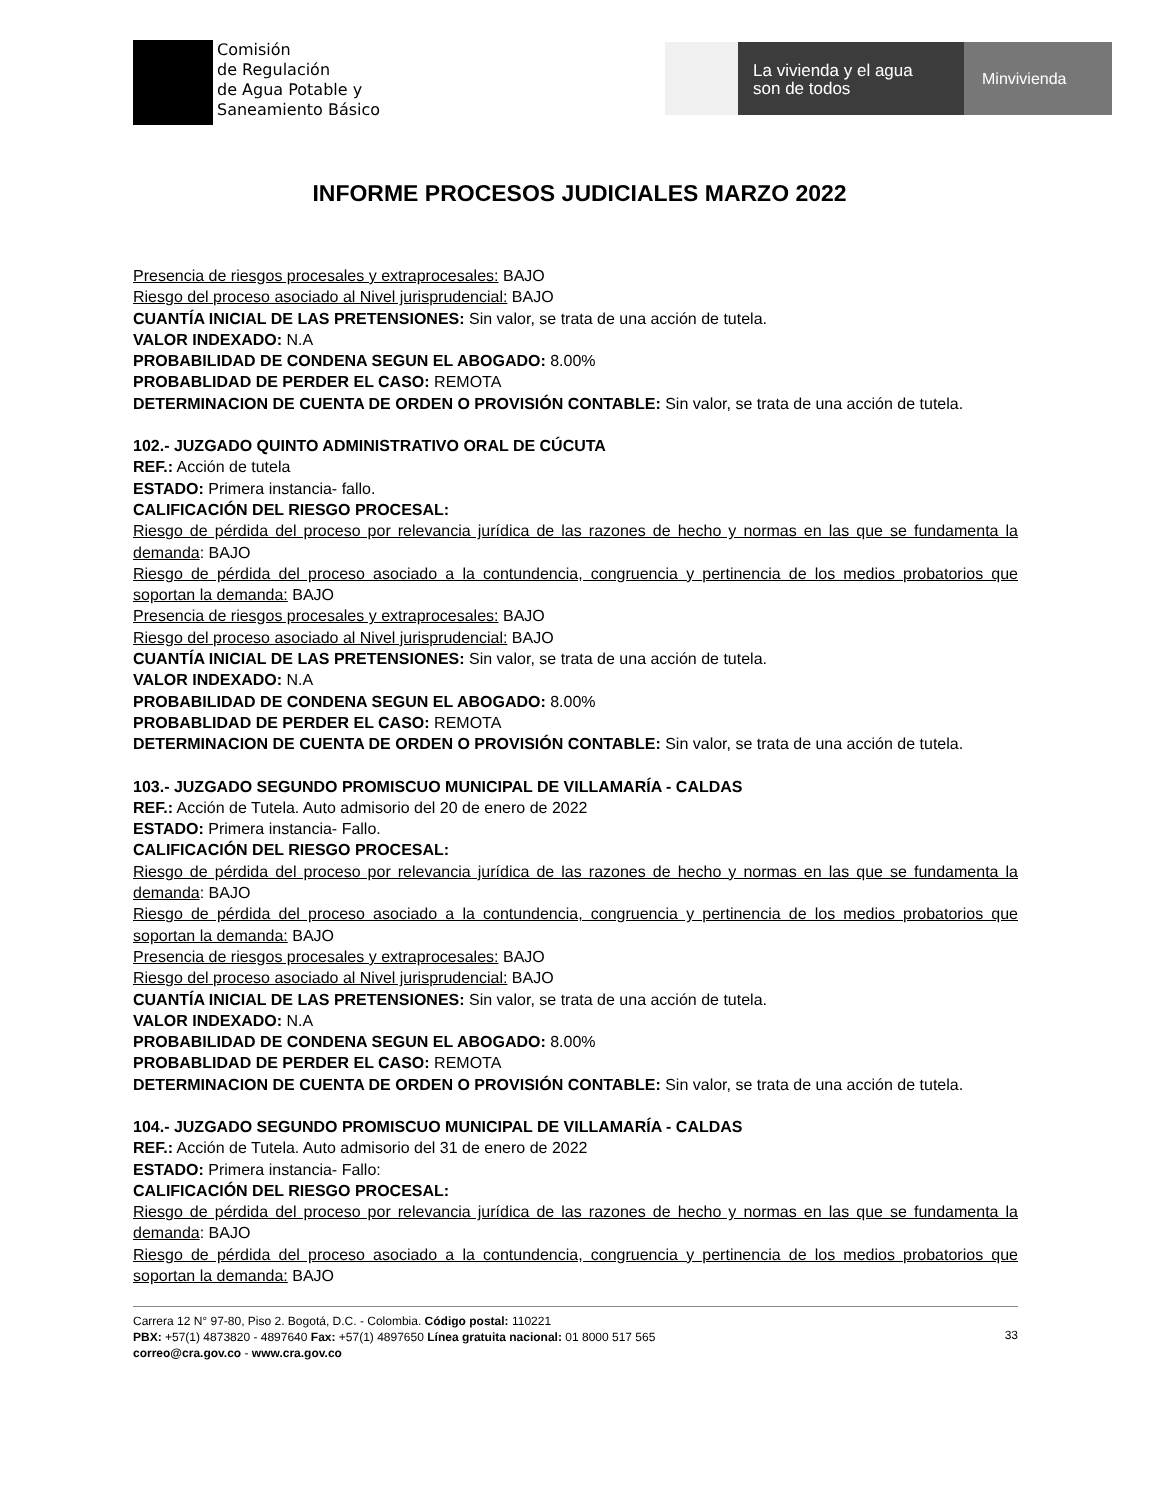Comisión
de Regulación
de Agua Potable y
Saneamiento Básico
La vivienda y el agua
son de todos
Minvivienda
INFORME PROCESOS JUDICIALES MARZO 2022
Presencia de riesgos procesales y extraprocesales: BAJO
Riesgo del proceso asociado al Nivel jurisprudencial: BAJO
CUANTÍA INICIAL DE LAS PRETENSIONES: Sin valor, se trata de una acción de tutela.
VALOR INDEXADO: N.A
PROBABILIDAD DE CONDENA SEGUN EL ABOGADO: 8.00%
PROBABLIDAD DE PERDER EL CASO: REMOTA
DETERMINACION DE CUENTA DE ORDEN O PROVISIÓN CONTABLE: Sin valor, se trata de una acción de tutela.
102.- JUZGADO QUINTO ADMINISTRATIVO ORAL DE CÚCUTA
REF.: Acción de tutela
ESTADO: Primera instancia- fallo.
CALIFICACIÓN DEL RIESGO PROCESAL:
Riesgo de pérdida del proceso por relevancia jurídica de las razones de hecho y normas en las que se fundamenta la demanda: BAJO
Riesgo de pérdida del proceso asociado a la contundencia, congruencia y pertinencia de los medios probatorios que soportan la demanda: BAJO
Presencia de riesgos procesales y extraprocesales: BAJO
Riesgo del proceso asociado al Nivel jurisprudencial: BAJO
CUANTÍA INICIAL DE LAS PRETENSIONES: Sin valor, se trata de una acción de tutela.
VALOR INDEXADO: N.A
PROBABILIDAD DE CONDENA SEGUN EL ABOGADO: 8.00%
PROBABLIDAD DE PERDER EL CASO: REMOTA
DETERMINACION DE CUENTA DE ORDEN O PROVISIÓN CONTABLE: Sin valor, se trata de una acción de tutela.
103.- JUZGADO SEGUNDO PROMISCUO MUNICIPAL DE VILLAMARÍA - CALDAS
REF.: Acción de Tutela. Auto admisorio del 20 de enero de 2022
ESTADO: Primera instancia- Fallo.
CALIFICACIÓN DEL RIESGO PROCESAL:
Riesgo de pérdida del proceso por relevancia jurídica de las razones de hecho y normas en las que se fundamenta la demanda: BAJO
Riesgo de pérdida del proceso asociado a la contundencia, congruencia y pertinencia de los medios probatorios que soportan la demanda: BAJO
Presencia de riesgos procesales y extraprocesales: BAJO
Riesgo del proceso asociado al Nivel jurisprudencial: BAJO
CUANTÍA INICIAL DE LAS PRETENSIONES: Sin valor, se trata de una acción de tutela.
VALOR INDEXADO: N.A
PROBABILIDAD DE CONDENA SEGUN EL ABOGADO: 8.00%
PROBABLIDAD DE PERDER EL CASO: REMOTA
DETERMINACION DE CUENTA DE ORDEN O PROVISIÓN CONTABLE: Sin valor, se trata de una acción de tutela.
104.- JUZGADO SEGUNDO PROMISCUO MUNICIPAL DE VILLAMARÍA - CALDAS
REF.: Acción de Tutela. Auto admisorio del 31 de enero de 2022
ESTADO: Primera instancia- Fallo:
CALIFICACIÓN DEL RIESGO PROCESAL:
Riesgo de pérdida del proceso por relevancia jurídica de las razones de hecho y normas en las que se fundamenta la demanda: BAJO
Riesgo de pérdida del proceso asociado a la contundencia, congruencia y pertinencia de los medios probatorios que soportan la demanda: BAJO
Carrera 12 N° 97-80, Piso 2. Bogotá, D.C. - Colombia. Código postal: 110221
PBX: +57(1) 4873820 - 4897640 Fax: +57(1) 4897650 Línea gratuita nacional: 01 8000 517 565
correo@cra.gov.co - www.cra.gov.co
33